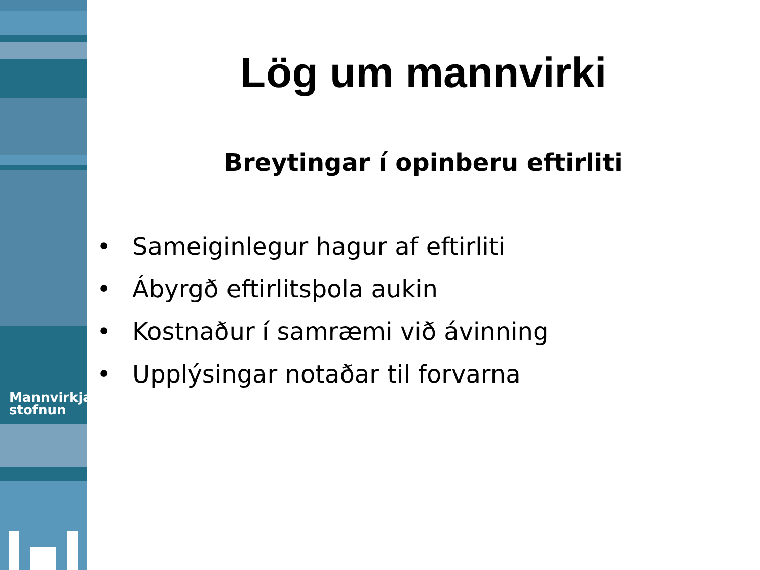Mannvirkja
stofnun
Lög um mannvirki
Breytingar í opinberu eftirliti
• Sameiginlegur hagur af eftirliti
• Ábyrgð eftirlitsþola aukin
• Kostnaður í samræmi við ávinning
• Upplýsingar notaðar til forvarna